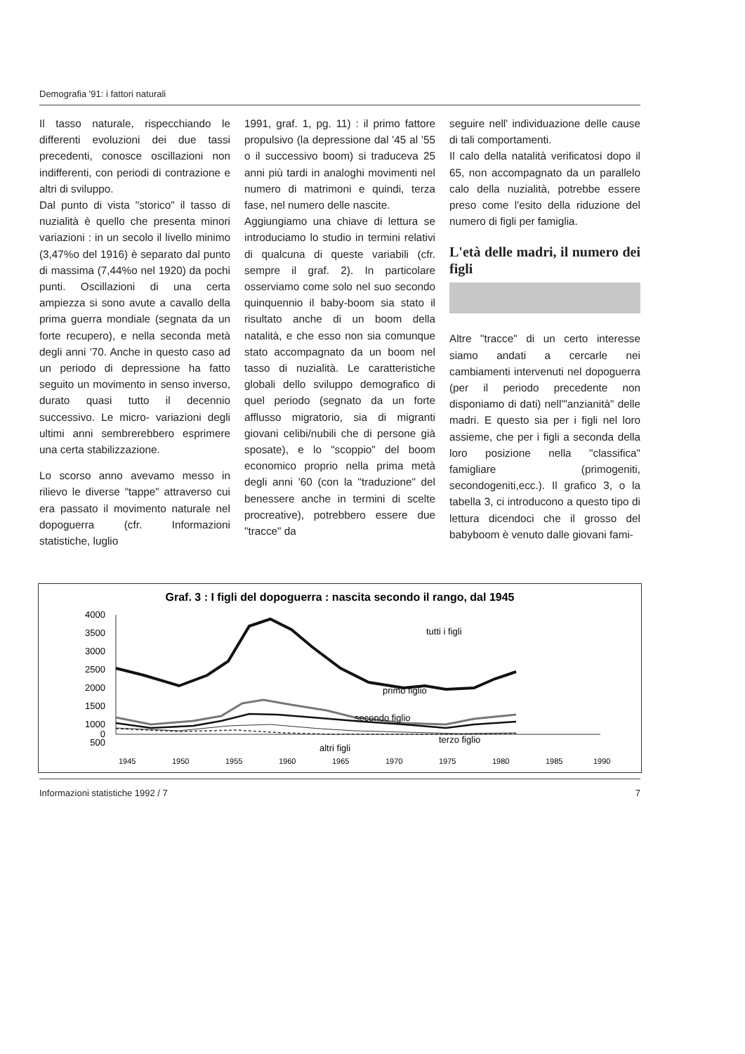Demografia '91: i fattori naturali
Il tasso naturale, rispecchiando le differenti evoluzioni dei due tassi precedenti, conosce oscillazioni non indifferenti, con periodi di contrazione e altri di sviluppo.
Dal punto di vista "storico" il tasso di nuzialità è quello che presenta minori variazioni : in un secolo il livello minimo (3,47%o del 1916) è separato dal punto di massima (7,44%o nel 1920) da pochi punti. Oscillazioni di una certa ampiezza si sono avute a cavallo della prima guerra mondiale (segnata da un forte recupero), e nella seconda metà degli anni '70. Anche in questo caso ad un periodo di depressione ha fatto seguito un movimento in senso inverso, durato quasi tutto il decennio successivo. Le micro- variazioni degli ultimi anni sembrerebbero esprimere una certa stabilizzazione.
Lo scorso anno avevamo messo in rilievo le diverse "tappe" attraverso cui era passato il movimento naturale nel dopoguerra (cfr. Informazioni statistiche, luglio
1991, graf. 1, pg. 11) : il primo fattore propulsivo (la depressione dal '45 al '55 o il successivo boom) si traduceva 25 anni più tardi in analoghi movimenti nel numero di matrimoni e quindi, terza fase, nel numero delle nascite.
Aggiungiamo una chiave di lettura se introduciamo lo studio in termini relativi di qualcuna di queste variabili (cfr. sempre il graf. 2). In particolare osserviamo come solo nel suo secondo quinquennio il baby-boom sia stato il risultato anche di un boom della natalità, e che esso non sia comunque stato accompagnato da un boom nel tasso di nuzialità. Le caratteristiche globali dello sviluppo demografico di quel periodo (segnato da un forte afflusso migratorio, sia di migranti giovani celibi/nubili che di persone già sposate), e lo "scoppio" del boom economico proprio nella prima metà degli anni '60 (con la "traduzione" del benessere anche in termini di scelte procreative), potrebbero essere due "tracce" da
seguire nell' individuazione delle cause di tali comportamenti.
Il calo della natalità verificatosi dopo il 65, non accompagnato da un parallelo calo della nuzialità, potrebbe essere preso come l'esito della riduzione del numero di figli per famiglia.
L'età delle madri, il numero dei figli
Altre "tracce" di un certo interesse siamo andati a cercarle nei cambiamenti intervenuti nel dopoguerra (per il periodo precedente non disponiamo di dati) nell'"anzianità" delle madri. E questo sia per i figli nel loro assieme, che per i figli a seconda della loro posizione nella "classifica" famigliare (primogeniti, secondogeniti,ecc.). Il grafico 3, o la tabella 3, ci introducono a questo tipo di lettura dicendoci che il grosso del babyboom è venuto dalle giovani fami-
Graf. 3 : I figli del dopoguerra : nascita secondo il rango, dal 1945
4000
3500
3000
2500
2000
1500
1000
500
0
tutti i figli
primo figlio
secondo figlio
terzo figlio
altri figli
1945
1950
1955
1960
1965
1970
1975
1980
1985
1990
Informazioni statistiche 1992 / 7 7